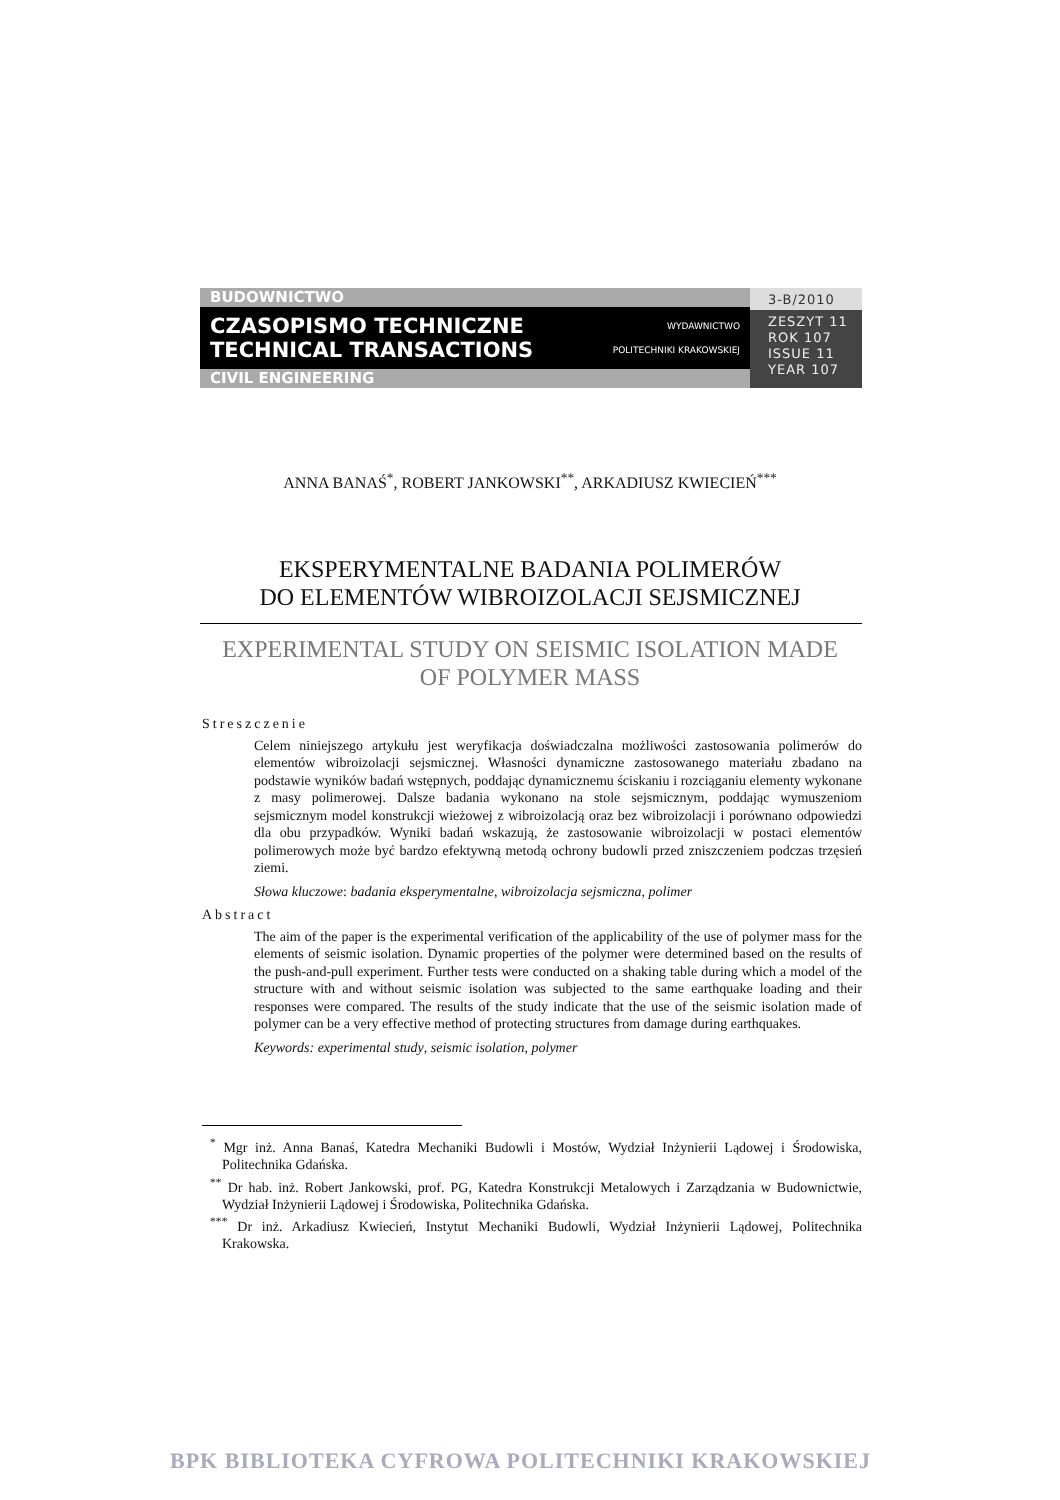BUDOWNICTWO
CZASOPISMO TECHNICZNE WYDAWNICTWO
TECHNICAL TRANSACTIONS POLITECHNIKI KRAKOWSKIEJ
CIVIL ENGINEERING
3-B/2010
ZESZYT 11
ROK 107
ISSUE 11
YEAR 107
ANNA BANAŚ<sup>*</sup>, ROBERT JANKOWSKI<sup>**</sup>, ARKADIUSZ KWIECIEŃ<sup>***</sup>
EKSPERYMENTALNE BADANIA POLIMERÓW
DO ELEMENTÓW WIBROIZOLACJI SEJSMICZNEJ
EXPERIMENTAL STUDY ON SEISMIC ISOLATION MADE
OF POLYMER MASS
Streszczenie
Celem niniejszego artykułu jest weryfikacja doświadczalna możliwości zastosowania polimerów do elementów wibroizolacji sejsmicznej. Własności dynamiczne zastosowanego materiału zbadano na podstawie wyników badań wstępnych, poddając dynamicznemu ściskaniu i rozciąganiu elementy wykonane z masy polimerowej. Dalsze badania wykonano na stole sejsmicznym, poddając wymuszeniom sejsmicznym model konstrukcji wieżowej z wibroizolacją oraz bez wibroizolacji i porównano odpowiedzi dla obu przypadków. Wyniki badań wskazują, że zastosowanie wibroizolacji w postaci elementów polimerowych może być bardzo efektywną metodą ochrony budowli przed zniszczeniem podczas trzęsień ziemi.
Słowa kluczowe: badania eksperymentalne, wibroizolacja sejsmiczna, polimer
Abstract
The aim of the paper is the experimental verification of the applicability of the use of polymer mass for the elements of seismic isolation. Dynamic properties of the polymer were determined based on the results of the push-and-pull experiment. Further tests were conducted on a shaking table during which a model of the structure with and without seismic isolation was subjected to the same earthquake loading and their responses were compared. The results of the study indicate that the use of the seismic isolation made of polymer can be a very effective method of protecting structures from damage during earthquakes.
Keywords: experimental study, seismic isolation, polymer
<sup>*</sup> Mgr inż. Anna Banaś, Katedra Mechaniki Budowli i Mostów, Wydział Inżynierii Lądowej i Środowiska, Politechnika Gdańska.
<sup>**</sup> Dr hab. inż. Robert Jankowski, prof. PG, Katedra Konstrukcji Metalowych i Zarządzania w Budownictwie, Wydział Inżynierii Lądowej i Środowiska, Politechnika Gdańska.
<sup>***</sup> Dr inż. Arkadiusz Kwiecień, Instytut Mechaniki Budowli, Wydział Inżynierii Lądowej, Politechnika Krakowska.
BPK BIBLIOTEKA CYFROWA POLITECHNIKI KRAKOWSKIEJ